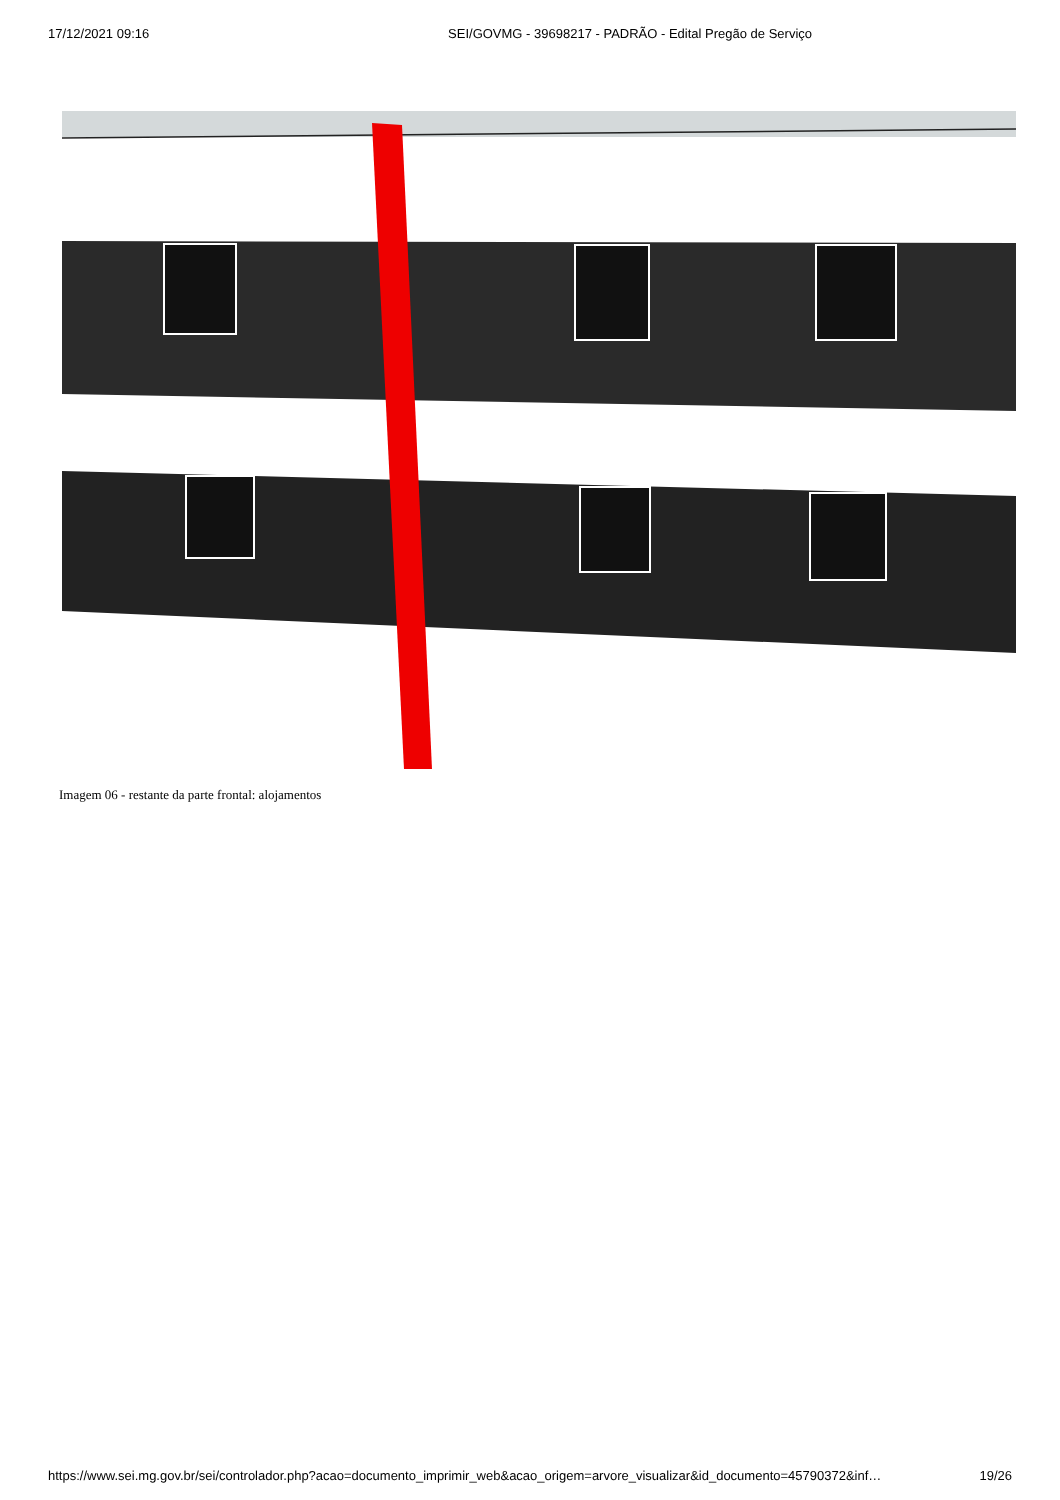17/12/2021 09:16 SEI/GOVMG - 39698217 - PADRÃO - Edital Pregão de Serviço
Imagem 06 - restante da parte frontal: alojamentos
https://www.sei.mg.gov.br/sei/controlador.php?acao=documento_imprimir_web&acao_origem=arvore_visualizar&id_documento=45790372&inf… 19/26